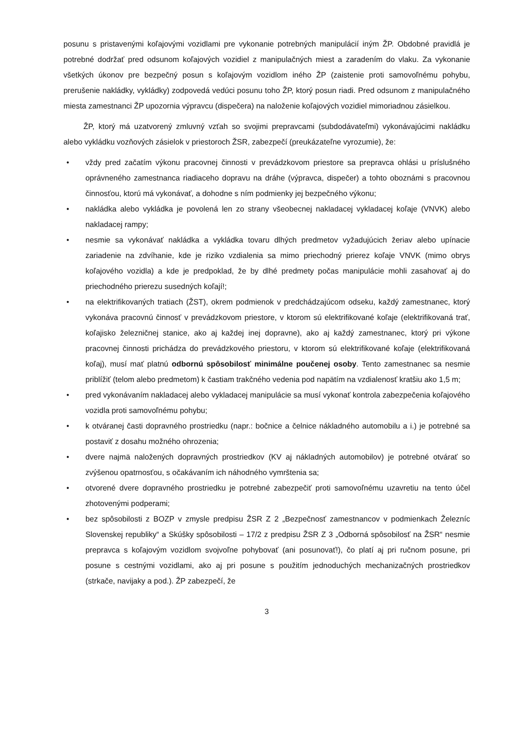posunu s pristavenými koľajovými vozidlami pre vykonanie potrebných manipulácií iným ŽP. Obdobné pravidlá je potrebné dodržať pred odsunom koľajových vozidiel z manipulačných miest a zaradením do vlaku. Za vykonanie všetkých úkonov pre bezpečný posun s koľajovým vozidlom iného ŽP (zaistenie proti samovoľnému pohybu, prerušenie nakládky, vykládky) zodpovedá vedúci posunu toho ŽP, ktorý posun riadi. Pred odsunom z manipulačného miesta zamestnanci ŽP upozornia výpravcu (dispečera) na naloženie koľajových vozidiel mimoriadnou zásielkou.
ŽP, ktorý má uzatvorený zmluvný vzťah so svojimi prepravcami (subdodávateľmi) vykonávajúcimi nakládku alebo vykládku vozňových zásielok v priestoroch ŽSR, zabezpečí (preukázateľne vyrozumie), že:
• vždy pred začatím výkonu pracovnej činnosti v prevádzkovom priestore sa prepravca ohlási u príslušného oprávneného zamestnanca riadiaceho dopravu na dráhe (výpravca, dispečer) a tohto oboznámi s pracovnou činnosťou, ktorú má vykonávať, a dohodne s ním podmienky jej bezpečného výkonu;
• nakládka alebo vykládka je povolená len zo strany všeobecnej nakladacej vykladacej koľaje (VNVK) alebo nakladacej rampy;
• nesmie sa vykonávať nakládka a vykládka tovaru dlhých predmetov vyžadujúcich žeriav alebo upínacie zariadenie na zdvíhanie, kde je riziko vzdialenia sa mimo priechodný prierez koľaje VNVK (mimo obrys koľajového vozidla) a kde je predpoklad, že by dlhé predmety počas manipulácie mohli zasahovať aj do priechodného prierezu susedných koľají!;
• na elektrifikovaných tratiach (ŽST), okrem podmienok v predchádzajúcom odseku, každý zamestnanec, ktorý vykonáva pracovnú činnosť v prevádzkovom priestore, v ktorom sú elektrifikované koľaje (elektrifikovaná trať, koľajisko železničnej stanice, ako aj každej inej dopravne), ako aj každý zamestnanec, ktorý pri výkone pracovnej činnosti prichádza do prevádzkového priestoru, v ktorom sú elektrifikované koľaje (elektrifikovaná koľaj), musí mať platnú odbornú spôsobilosť minimálne poučenej osoby. Tento zamestnanec sa nesmie priblížiť (telom alebo predmetom) k častiam trakčného vedenia pod napätím na vzdialenosť kratšiu ako 1,5 m;
• pred vykonávaním nakladacej alebo vykladacej manipulácie sa musí vykonať kontrola zabezpečenia koľajového vozidla proti samovoľnému pohybu;
• k otváranej časti dopravného prostriedku (napr.: bočnice a čelnice nákladného automobilu a i.) je potrebné sa postaviť z dosahu možného ohrozenia;
• dvere najmä naložených dopravných prostriedkov (KV aj nákladných automobilov) je potrebné otvárať so zvýšenou opatrnosťou, s očakávaním ich náhodného vymrštenia sa;
• otvorené dvere dopravného prostriedku je potrebné zabezpečiť proti samovoľnému uzavretiu na tento účel zhotovenými podperami;
• bez spôsobilosti z BOZP v zmysle predpisu ŽSR Z 2 „Bezpečnosť zamestnancov v podmienkach Železníc Slovenskej republiky“ a Skúšky spôsobilosti – 17/2 z predpisu ŽSR Z 3 „Odborná spôsobilosť na ŽSR“ nesmie prepravca s koľajovým vozidlom svojvoľne pohybovať (ani posunovať!), čo platí aj pri ručnom posune, pri posune s cestnými vozidlami, ako aj pri posune s použitím jednoduchých mechanizačných prostriedkov (strkače, navijaky a pod.). ŽP zabezpečí, že
3